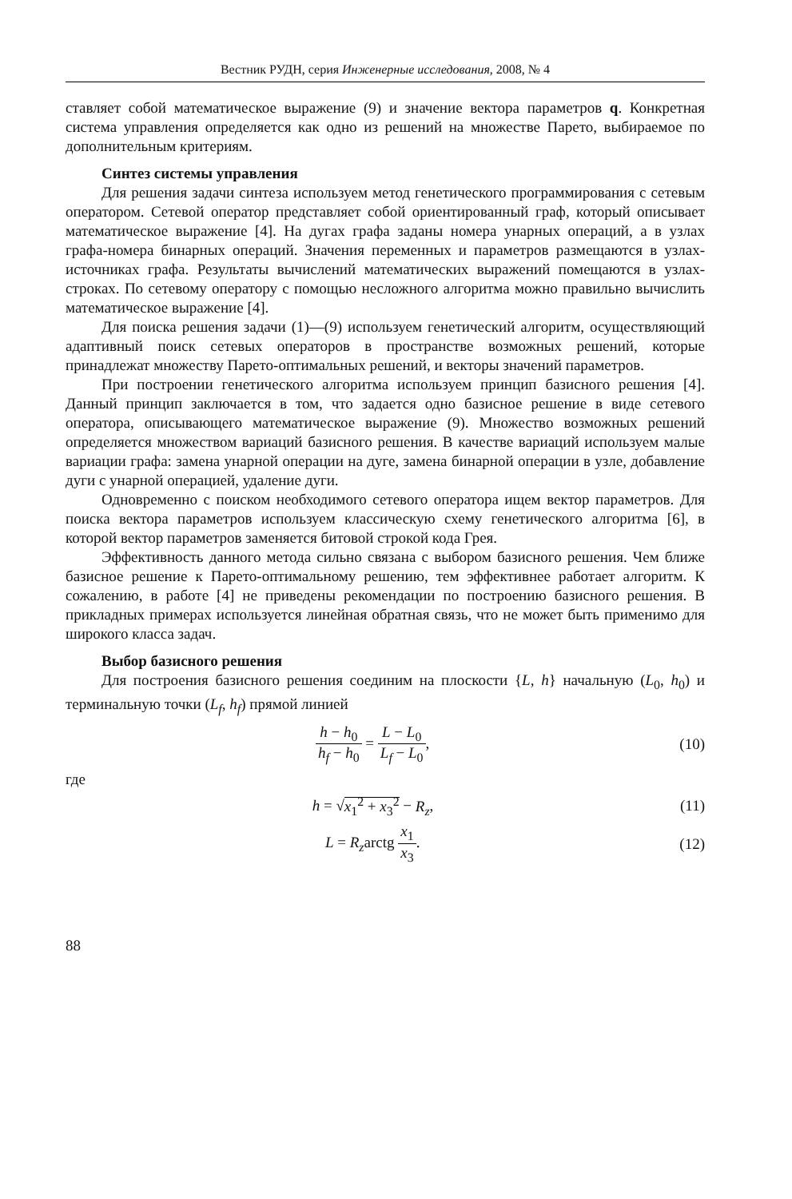Вестник РУДН, серия Инженерные исследования, 2008, № 4
ставляет собой математическое выражение (9) и значение вектора параметров q. Конкретная система управления определяется как одно из решений на множестве Парето, выбираемое по дополнительным критериям.
Синтез системы управления
Для решения задачи синтеза используем метод генетического программирования с сетевым оператором. Сетевой оператор представляет собой ориентированный граф, который описывает математическое выражение [4]. На дугах графа заданы номера унарных операций, а в узлах графа-номера бинарных операций. Значения переменных и параметров размещаются в узлах-источниках графа. Результаты вычислений математических выражений помещаются в узлах-строках. По сетевому оператору с помощью несложного алгоритма можно правильно вычислить математическое выражение [4].
Для поиска решения задачи (1)—(9) используем генетический алгоритм, осуществляющий адаптивный поиск сетевых операторов в пространстве возможных решений, которые принадлежат множеству Парето-оптимальных решений, и векторы значений параметров.
При построении генетического алгоритма используем принцип базисного решения [4]. Данный принцип заключается в том, что задается одно базисное решение в виде сетевого оператора, описывающего математическое выражение (9). Множество возможных решений определяется множеством вариаций базисного решения. В качестве вариаций используем малые вариации графа: замена унарной операции на дуге, замена бинарной операции в узле, добавление дуги с унарной операцией, удаление дуги.
Одновременно с поиском необходимого сетевого оператора ищем вектор параметров. Для поиска вектора параметров используем классическую схему генетического алгоритма [6], в которой вектор параметров заменяется битовой строкой кода Грея.
Эффективность данного метода сильно связана с выбором базисного решения. Чем ближе базисное решение к Парето-оптимальному решению, тем эффективнее работает алгоритм. К сожалению, в работе [4] не приведены рекомендации по построению базисного решения. В прикладных примерах используется линейная обратная связь, что не может быть применимо для широкого класса задач.
Выбор базисного решения
Для построения базисного решения соединим на плоскости {L, h} начальную (L<sub>0</sub>, h<sub>0</sub>) и терминальную точки (L<sub>f</sub>, h<sub>f</sub>) прямой линией
h − h<sub>0</sub> h<sub>f</sub> − h<sub>0</sub> = L − L<sub>0</sub> L<sub>f</sub> − L<sub>0</sub>,
(10)
где
h = √x<sub>1</sub><sup>2</sup> + x<sub>3</sub><sup>2</sup> − R<sub>z</sub>, (11)
L = R<sub>z</sub>arctg x<sub>1</sub> x<sub>3</sub>. (12)
88